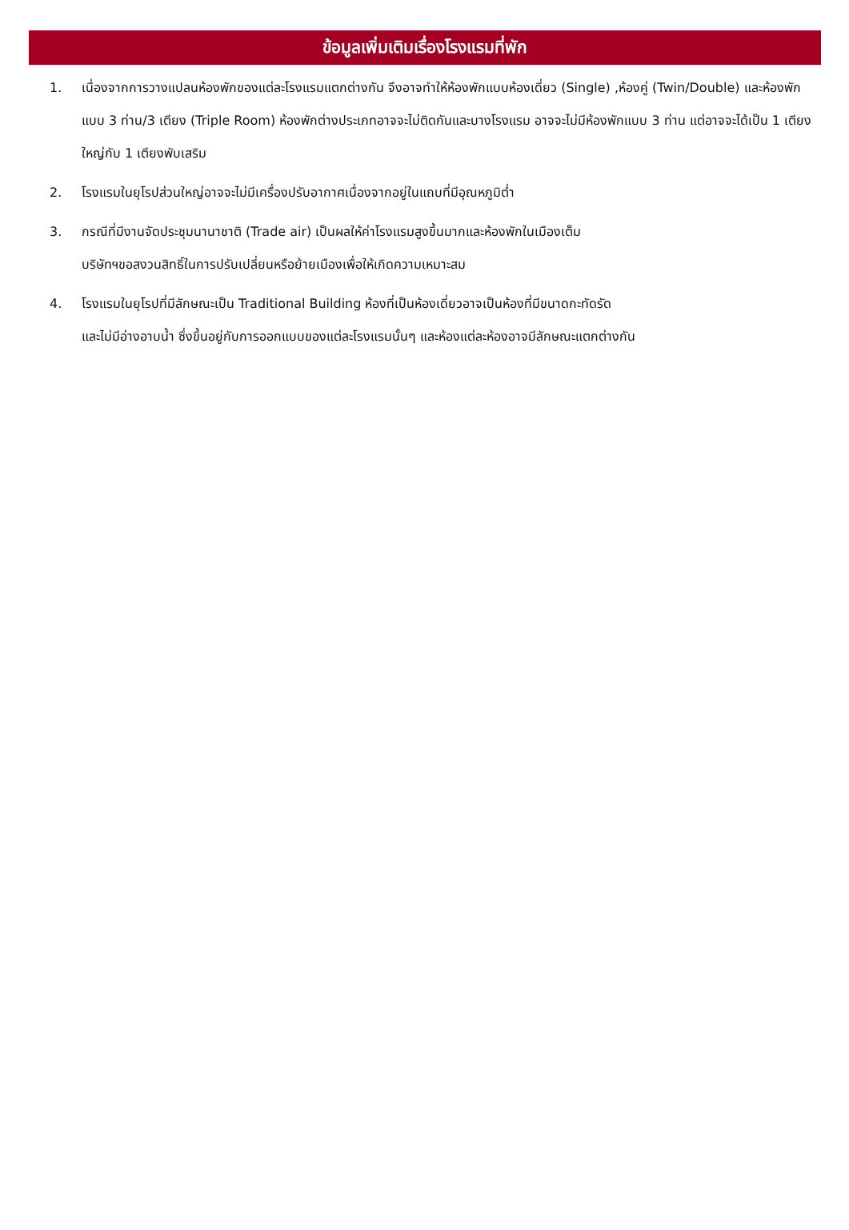ข้อมูลเพิ่มเติมเรื่องโรงแรมที่พัก
1. เนื่องจากการวางแปลนห้องพักของแต่ละโรงแรมแตกต่างกัน จึงอาจทำให้ห้องพักแบบห้องเดี่ยว (Single) ,ห้องคู่ (Twin/Double) และห้องพักแบบ 3 ท่าน/3 เตียง (Triple Room) ห้องพักต่างประเภทอาจจะไม่ติดกันและบางโรงแรม อาจจะไม่มีห้องพักแบบ 3 ท่าน แต่อาจจะได้เป็น 1 เตียงใหญ่กับ 1 เตียงพับเสริม
2. โรงแรมในยุโรปส่วนใหญ่อาจจะไม่มีเครื่องปรับอากาศเนื่องจากอยู่ในแถบที่มีอุณหภูมิต่ำ
3. กรณีที่มีงานจัดประชุมนานาชาติ (Trade air) เป็นผลให้ค่าโรงแรมสูงขึ้นมากและห้องพักในเมืองเต็ม
บริษัทฯขอสงวนสิทธิ์ในการปรับเปลี่ยนหรือย้ายเมืองเพื่อให้เกิดความเหมาะสม
4. โรงแรมในยุโรปที่มีลักษณะเป็น Traditional Building ห้องที่เป็นห้องเดี่ยวอาจเป็นห้องที่มีขนาดกะทัดรัด
และไม่มีอ่างอาบน้ำ ซึ่งขึ้นอยู่กับการออกแบบของแต่ละโรงแรมนั้นๆ และห้องแต่ละห้องอาจมีลักษณะแตกต่างกัน